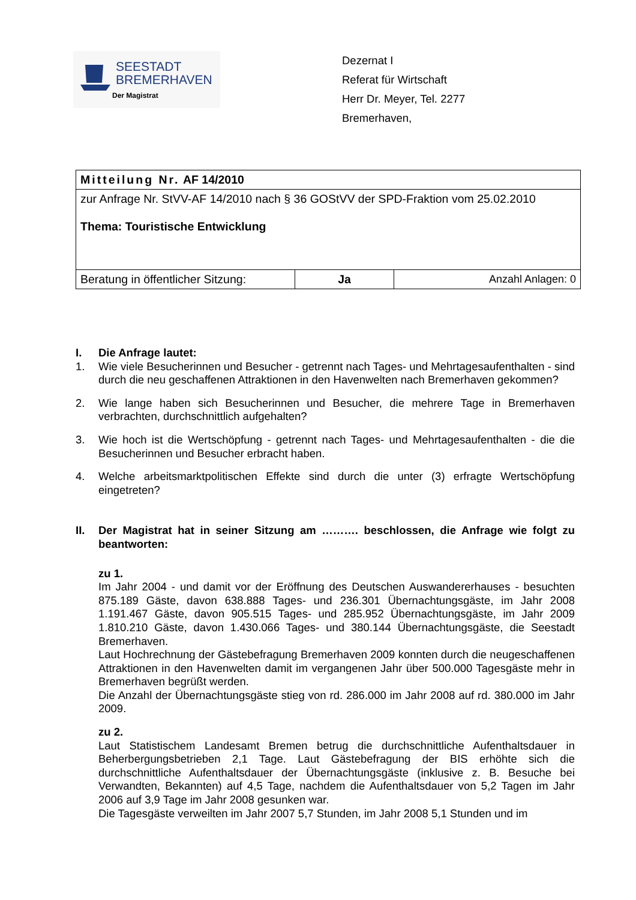SEESTADT
BREMERHAVEN
Der Magistrat
Dezernat I
Referat für Wirtschaft
Herr Dr. Meyer, Tel. 2277
Bremerhaven,
| Mitteilung Nr. AF 14/2010 | | |
| zur Anfrage Nr. StVV-AF 14/2010 nach § 36 GOStVV der SPD-Fraktion vom 25.02.2010 Thema: Touristische Entwicklung | | |
| Beratung in öffentlicher Sitzung: | Ja | Anzahl Anlagen: 0 |
I. Die Anfrage lautet:
1. Wie viele Besucherinnen und Besucher - getrennt nach Tages- und Mehrtagesaufenthalten - sind durch die neu geschaffenen Attraktionen in den Havenwelten nach Bremerhaven gekommen?
2. Wie lange haben sich Besucherinnen und Besucher, die mehrere Tage in Bremerhaven verbrachten, durchschnittlich aufgehalten?
3. Wie hoch ist die Wertschöpfung - getrennt nach Tages- und Mehrtagesaufenthalten - die die Besucherinnen und Besucher erbracht haben.
4. Welche arbeitsmarktpolitischen Effekte sind durch die unter (3) erfragte Wertschöpfung eingetreten?
II. Der Magistrat hat in seiner Sitzung am ………. beschlossen, die Anfrage wie folgt zu beantworten:
zu 1.
Im Jahr 2004 - und damit vor der Eröffnung des Deutschen Auswandererhauses - besuchten 875.189 Gäste, davon 638.888 Tages- und 236.301 Übernachtungsgäste, im Jahr 2008 1.191.467 Gäste, davon 905.515 Tages- und 285.952 Übernachtungsgäste, im Jahr 2009 1.810.210 Gäste, davon 1.430.066 Tages- und 380.144 Übernachtungsgäste, die Seestadt Bremerhaven.
Laut Hochrechnung der Gästebefragung Bremerhaven 2009 konnten durch die neugeschaffenen Attraktionen in den Havenwelten damit im vergangenen Jahr über 500.000 Tagesgäste mehr in Bremerhaven begrüßt werden.
Die Anzahl der Übernachtungsgäste stieg von rd. 286.000 im Jahr 2008 auf rd. 380.000 im Jahr 2009.
zu 2.
Laut Statistischem Landesamt Bremen betrug die durchschnittliche Aufenthaltsdauer in Beherbergungsbetrieben 2,1 Tage. Laut Gästebefragung der BIS erhöhte sich die durchschnittliche Aufenthaltsdauer der Übernachtungsgäste (inklusive z. B. Besuche bei Verwandten, Bekannten) auf 4,5 Tage, nachdem die Aufenthaltsdauer von 5,2 Tagen im Jahr 2006 auf 3,9 Tage im Jahr 2008 gesunken war.
Die Tagesgäste verweilten im Jahr 2007 5,7 Stunden, im Jahr 2008 5,1 Stunden und im